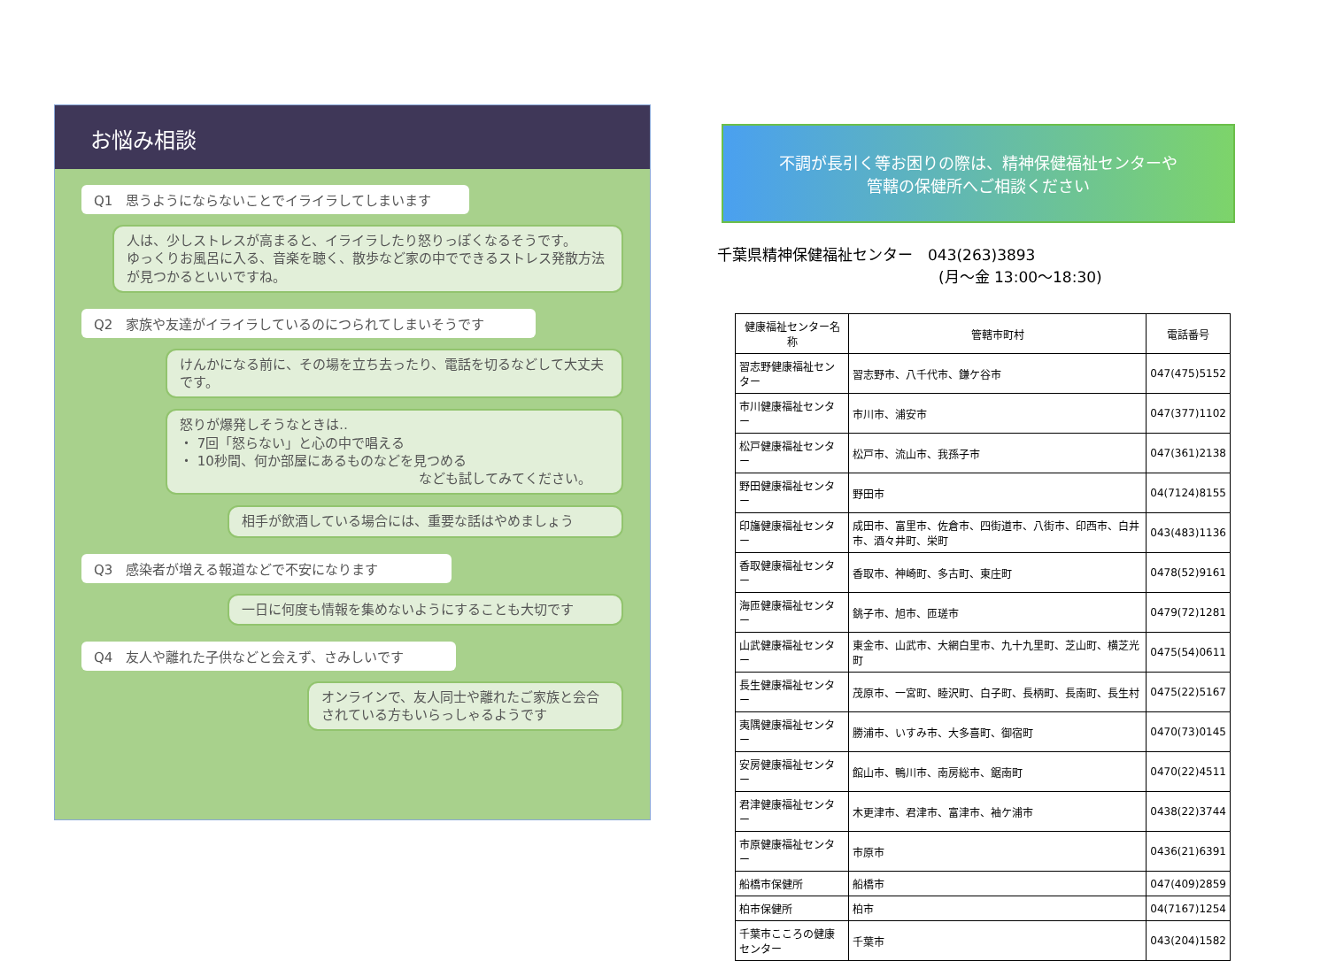お悩み相談
Q1　思うようにならないことでイライラしてしまいます
人は、少しストレスが高まると、イライラしたり怒りっぽくなるそうです。
ゆっくりお風呂に入る、音楽を聴く、散歩など家の中でできるストレス発散方法が見つかるといいですね。
Q2　家族や友達がイライラしているのにつられてしまいそうです
けんかになる前に、その場を立ち去ったり、電話を切るなどして大丈夫です。
怒りが爆発しそうなときは‥
・ 7回「怒らない」と心の中で唱える
・ 10秒間、何か部屋にあるものなどを見つめる
なども試してみてください。
相手が飲酒している場合には、重要な話はやめましょう
Q3　感染者が増える報道などで不安になります
一日に何度も情報を集めないようにすることも大切です
Q4　友人や離れた子供などと会えず、さみしいです
オンラインで、友人同士や離れたご家族と会合されている方もいらっしゃるようです
不調が長引く等お困りの際は、精神保健福祉センターや
管轄の保健所へご相談ください
千葉県精神保健福祉センター　043(263)3893
(月～金 13:00～18:30)
| 健康福祉センター名称 | 管轄市町村 | 電話番号 |
| --- | --- | --- |
| 習志野健康福祉センター | 習志野市、八千代市、鎌ケ谷市 | 047(475)5152 |
| 市川健康福祉センター | 市川市、浦安市 | 047(377)1102 |
| 松戸健康福祉センター | 松戸市、流山市、我孫子市 | 047(361)2138 |
| 野田健康福祉センター | 野田市 | 04(7124)8155 |
| 印旛健康福祉センター | 成田市、富里市、佐倉市、四街道市、八街市、印西市、白井市、酒々井町、栄町 | 043(483)1136 |
| 香取健康福祉センター | 香取市、神崎町、多古町、東庄町 | 0478(52)9161 |
| 海匝健康福祉センター | 銚子市、旭市、匝瑳市 | 0479(72)1281 |
| 山武健康福祉センター | 東金市、山武市、大網白里市、九十九里町、芝山町、横芝光町 | 0475(54)0611 |
| 長生健康福祉センター | 茂原市、一宮町、睦沢町、白子町、長柄町、長南町、長生村 | 0475(22)5167 |
| 夷隅健康福祉センター | 勝浦市、いすみ市、大多喜町、御宿町 | 0470(73)0145 |
| 安房健康福祉センター | 館山市、鴨川市、南房総市、鋸南町 | 0470(22)4511 |
| 君津健康福祉センター | 木更津市、君津市、富津市、袖ケ浦市 | 0438(22)3744 |
| 市原健康福祉センター | 市原市 | 0436(21)6391 |
| 船橋市保健所 | 船橋市 | 047(409)2859 |
| 柏市保健所 | 柏市 | 04(7167)1254 |
| 千葉市こころの健康センター | 千葉市 | 043(204)1582 |